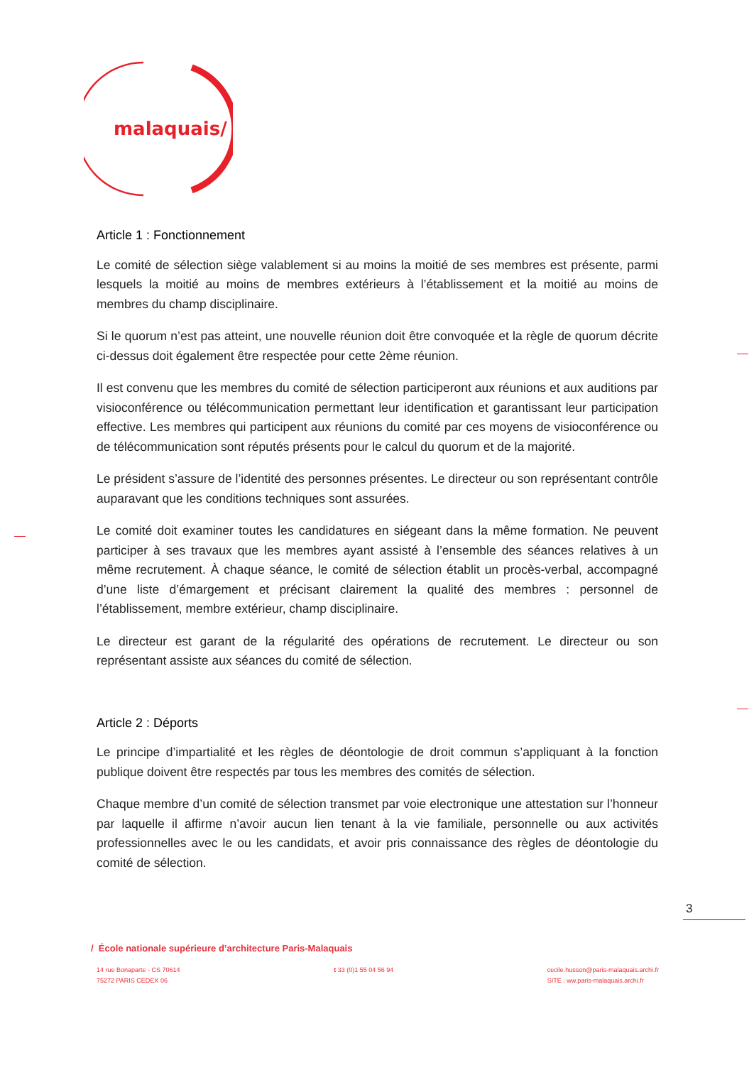malaquais/
Article 1 : Fonctionnement
Le comité de sélection siège valablement si au moins la moitié de ses membres est présente, parmi lesquels la moitié au moins de membres extérieurs à l’établissement et la moitié au moins de membres du champ disciplinaire.
Si le quorum n’est pas atteint, une nouvelle réunion doit être convoquée et la règle de quorum décrite ci-dessus doit également être respectée pour cette 2ème réunion.
Il est convenu que les membres du comité de sélection participeront aux réunions et aux auditions par visioconférence ou télécommunication permettant leur identification et garantissant leur participation effective. Les membres qui participent aux réunions du comité par ces moyens de visioconférence ou de télécommunication sont réputés présents pour le calcul du quorum et de la majorité.
Le président s’assure de l’identité des personnes présentes. Le directeur ou son représentant contrôle auparavant que les conditions techniques sont assurées.
Le comité doit examiner toutes les candidatures en siégeant dans la même formation. Ne peuvent participer à ses travaux que les membres ayant assisté à l’ensemble des séances relatives à un même recrutement. À chaque séance, le comité de sélection établit un procès-verbal, accompagné d’une liste d’émargement et précisant clairement la qualité des membres : personnel de l’établissement, membre extérieur, champ disciplinaire.
Le directeur est garant de la régularité des opérations de recrutement. Le directeur ou son représentant assiste aux séances du comité de sélection.
Article 2 : Déports
Le principe d’impartialité et les règles de déontologie de droit commun s’appliquant à la fonction publique doivent être respectés par tous les membres des comités de sélection.
Chaque membre d’un comité de sélection transmet par voie electronique une attestation sur l’honneur par laquelle il affirme n’avoir aucun lien tenant à la vie familiale, personnelle ou aux activités professionnelles avec le ou les candidats, et avoir pris connaissance des règles de déontologie du comité de sélection.
3
/ École nationale supérieure d’architecture Paris-Malaquais
14 rue Bonaparte - CS 70614
75272 PARIS CEDEX 06
t 33 (0)1 55 04 56 94 cecile.husson@paris-malaquais.archi.fr
SITE : ww.paris-malaquais.archi.fr